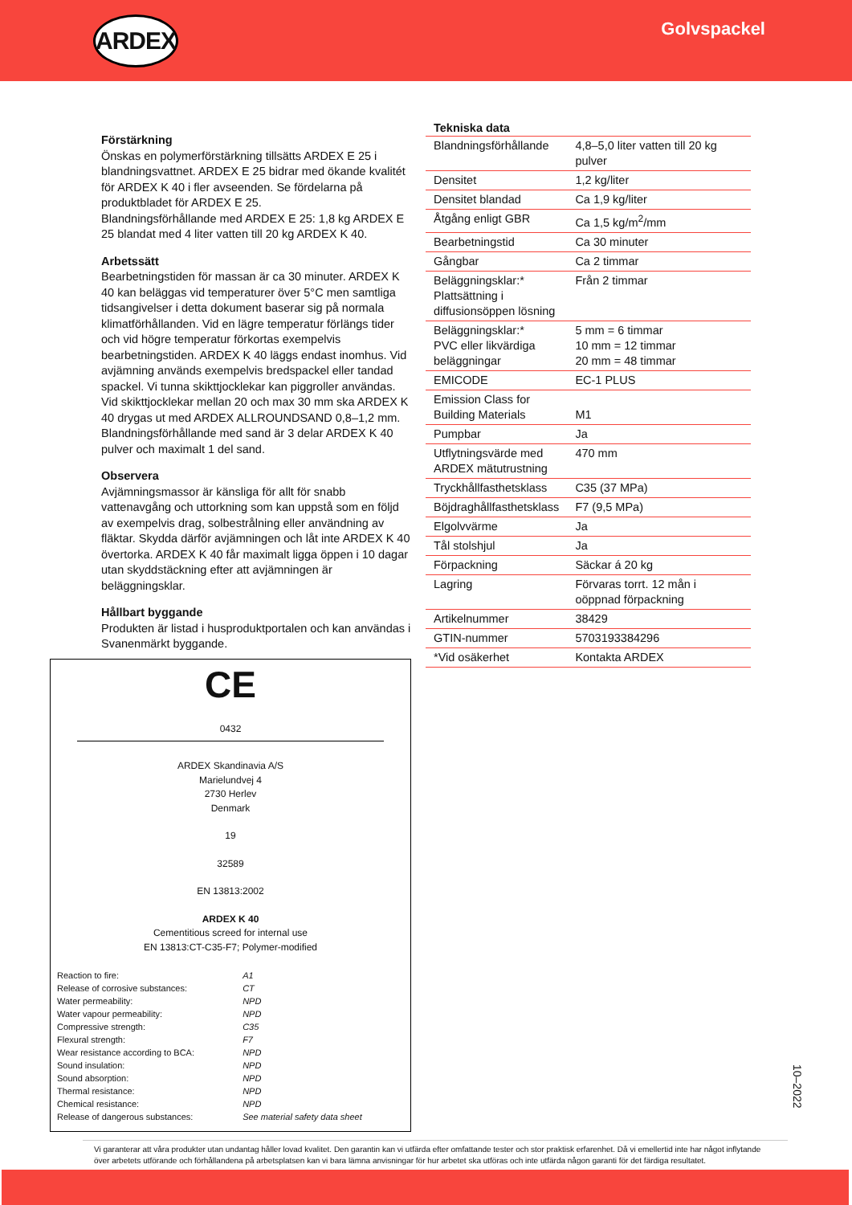ARDEX
Golvspackel
Förstärkning
Önskas en polymerförstärkning tillsätts ARDEX E 25 i blandningsvattnet. ARDEX E 25 bidrar med ökande kvalitét för ARDEX K 40 i fler avseenden. Se fördelarna på produktbladet för ARDEX E 25.
Blandningsförhållande med ARDEX E 25: 1,8 kg ARDEX E 25 blandat med 4 liter vatten till 20 kg ARDEX K 40.
Arbetssätt
Bearbetningstiden för massan är ca 30 minuter. ARDEX K 40 kan beläggas vid temperaturer över 5°C men samtliga tidsangivelser i detta dokument baserar sig på normala klimatförhållanden. Vid en lägre temperatur förlängs tider och vid högre temperatur förkortas exempelvis bearbetningstiden. ARDEX K 40 läggs endast inomhus. Vid avjämning används exempelvis bredspackel eller tandad spackel. Vi tunna skikttjocklekar kan piggroller användas. Vid skikttjocklekar mellan 20 och max 30 mm ska ARDEX K 40 drygas ut med ARDEX ALLROUNDSAND 0,8–1,2 mm. Blandningsförhållande med sand är 3 delar ARDEX K 40 pulver och maximalt 1 del sand.
Observera
Avjämningsmassor är känsliga för allt för snabb vattenavgång och uttorkning som kan uppstå som en följd av exempelvis drag, solbestrålning eller användning av fläktar. Skydda därför avjämningen och låt inte ARDEX K 40 övertorka. ARDEX K 40 får maximalt ligga öppen i 10 dagar utan skyddstäckning efter att avjämningen är beläggningsklar.
Hållbart byggande
Produkten är listad i husproduktportalen och kan användas i Svanenmärkt byggande.
CE
0432
ARDEX Skandinavia A/S
Marielundvej 4
2730 Herlev
Denmark
19
32589
EN 13813:2002
ARDEX K 40
Cementitious screed for internal use
EN 13813:CT-C35-F7; Polymer-modified
| Reaction to fire: | A1 |
| Release of corrosive substances: | CT |
| Water permeability: | NPD |
| Water vapour permeability: | NPD |
| Compressive strength: | C35 |
| Flexural strength: | F7 |
| Wear resistance according to BCA: | NPD |
| Sound insulation: | NPD |
| Sound absorption: | NPD |
| Thermal resistance: | NPD |
| Chemical resistance: | NPD |
| Release of dangerous substances: | See material safety data sheet |
Tekniska data
| Blandningsförhållande | 4,8–5,0 liter vatten till 20 kg pulver |
| Densitet | 1,2 kg/liter |
| Densitet blandad | Ca 1,9 kg/liter |
| Åtgång enligt GBR | Ca 1,5 kg/m<sup>2</sup>/mm |
| Bearbetningstid | Ca 30 minuter |
| Gångbar | Ca 2 timmar |
| Beläggningsklar:* Plattsättning i diffusionsöppen lösning | Från 2 timmar |
| Beläggningsklar:* PVC eller likvärdiga beläggningar | 5 mm = 6 timmar 10 mm = 12 timmar 20 mm = 48 timmar |
| EMICODE | EC-1 PLUS |
| Emission Class for Building Materials | M1 |
| Pumpbar | Ja |
| Utflytningsvärde med ARDEX mätutrustning | 470 mm |
| Tryckhållfasthetsklass | C35 (37 MPa) |
| Böjdraghållfasthetsklass | F7 (9,5 MPa) |
| Elgolvvärme | Ja |
| Tål stolshjul | Ja |
| Förpackning | Säckar á 20 kg |
| Lagring | Förvaras torrt. 12 mån i oöppnad förpackning |
| Artikelnummer | 38429 |
| GTIN-nummer | 5703193384296 |
| *Vid osäkerhet | Kontakta ARDEX |
10–2022
Vi garanterar att våra produkter utan undantag håller lovad kvalitet. Den garantin kan vi utfärda efter omfattande tester och stor praktisk erfarenhet. Då vi emellertid inte har något inflytande över arbetets utförande och förhållandena på arbetsplatsen kan vi bara lämna anvisningar för hur arbetet ska utföras och inte utfärda någon garanti för det färdiga resultatet.